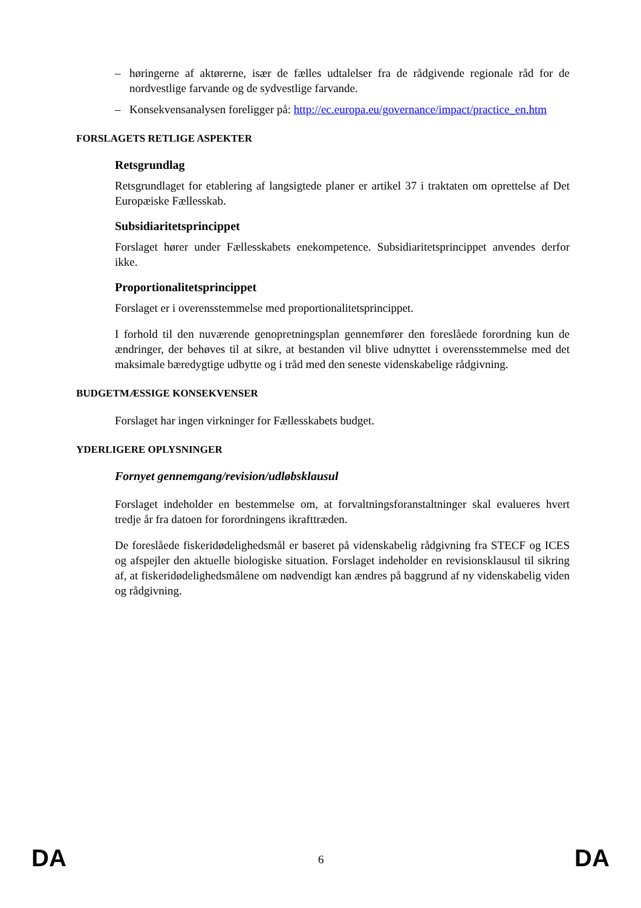– høringerne af aktørerne, især de fælles udtalelser fra de rådgivende regionale råd for de nordvestlige farvande og de sydvestlige farvande.
– Konsekvensanalysen foreligger på: http://ec.europa.eu/governance/impact/practice_en.htm
FORSLAGETS RETLIGE ASPEKTER
Retsgrundlag
Retsgrundlaget for etablering af langsigtede planer er artikel 37 i traktaten om oprettelse af Det Europæiske Fællesskab.
Subsidiaritetsprincippet
Forslaget hører under Fællesskabets enekompetence. Subsidiaritetsprincippet anvendes derfor ikke.
Proportionalitetsprincippet
Forslaget er i overensstemmelse med proportionalitetsprincippet.
I forhold til den nuværende genopretningsplan gennemfører den foreslåede forordning kun de ændringer, der behøves til at sikre, at bestanden vil blive udnyttet i overensstemmelse med det maksimale bæredygtige udbytte og i tråd med den seneste videnskabelige rådgivning.
BUDGETMÆSSIGE KONSEKVENSER
Forslaget har ingen virkninger for Fællesskabets budget.
YDERLIGERE OPLYSNINGER
Fornyet gennemgang/revision/udløbsklausul
Forslaget indeholder en bestemmelse om, at forvaltningsforanstaltninger skal evalueres hvert tredje år fra datoen for forordningens ikrafttræden.
De foreslåede fiskeridødelighedsmål er baseret på videnskabelig rådgivning fra STECF og ICES og afspejler den aktuelle biologiske situation. Forslaget indeholder en revisionsklausul til sikring af, at fiskeridødelighedsmålene om nødvendigt kan ændres på baggrund af ny videnskabelig viden og rådgivning.
DA 6 DA